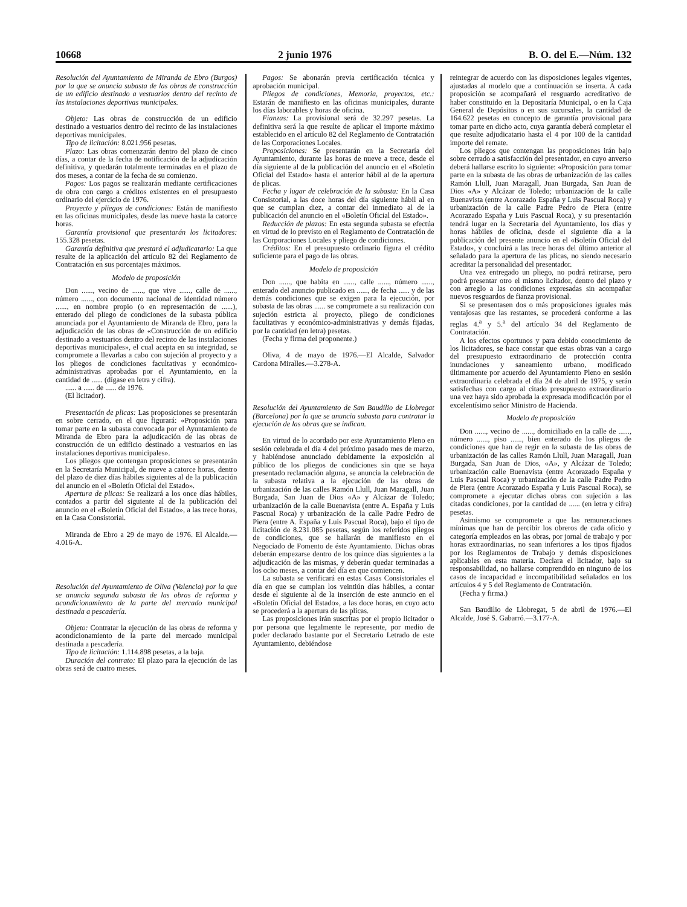10668 2 junio 1976 B. O. del E.—Núm. 132
Resolución del Ayuntamiento de Miranda de Ebro (Burgos) por la que se anuncia subasta de las obras de construcción de un edificio destinado a vestuarios dentro del recinto de las instalaciones deportivas municipales.
Objeto: Las obras de construcción de un edificio destinado a vestuarios dentro del recinto de las instalaciones deportivas municipales.
Tipo de licitación: 8.021.956 pesetas.
Plazo: Las obras comenzarán dentro del plazo de cinco días, a contar de la fecha de notificación de la adjudicación definitiva, y quedarán totalmente terminadas en el plazo de dos meses, a contar de la fecha de su comienzo.
Pagos: Los pagos se realizarán mediante certificaciones de obra con cargo a créditos existentes en el presupuesto ordinario del ejercicio de 1976.
Proyecto y pliegos de condiciones: Están de manifiesto en las oficinas municipales, desde las nueve hasta la catorce horas.
Garantía provisional que presentarán los licitadores: 155.328 pesetas.
Garantía definitiva que prestará el adjudicatario: La que resulte de la aplicación del artículo 82 del Reglamento de Contratación en sus porcentajes máximos.
Modelo de proposición
Don ......, vecino de ......, que vive ......, calle de ......, número ......, con documento nacional de identidad número ......, en nombre propio (o en representación de ......), enterado del pliego de condiciones de la subasta pública anunciada por el Ayuntamiento de Miranda de Ebro, para la adjudicación de las obras de «Construcción de un edificio destinado a vestuarios dentro del recinto de las instalaciones deportivas municipales», el cual acepta en su integridad, se compromete a llevarlas a cabo con sujeción al proyecto y a los pliegos de condiciones facultativas y económico-administrativas aprobadas por el Ayuntamiento, en la cantidad de ...... (dígase en letra y cifra).
...... a ...... de ...... de 1976.
(El licitador).
Presentación de plicas: Las proposiciones se presentarán en sobre cerrado, en el que figurará: «Proposición para tomar parte en la subasta convocada por el Ayuntamiento de Miranda de Ebro para la adjudicación de las obras de construcción de un edificio destinado a vestuarios en las instalaciones deportivas municipales».
Los pliegos que contengan proposiciones se presentarán en la Secretaría Municipal, de nueve a catorce horas, dentro del plazo de diez días hábiles siguientes al de la publicación del anuncio en el «Boletín Oficial del Estado».
Apertura de plicas: Se realizará a los once días hábiles, contados a partir del siguiente al de la publicación del anuncio en el «Boletín Oficial del Estado», a las trece horas, en la Casa Consistorial.
Miranda de Ebro a 29 de mayo de 1976. El Alcalde.—4.016-A.
Resolución del Ayuntamiento de Oliva (Valencia) por la que se anuncia segunda subasta de las obras de reforma y acondicionamiento de la parte del mercado municipal destinada a pescadería.
Objeto: Contratar la ejecución de las obras de reforma y acondicionamiento de la parte del mercado municipal destinada a pescadería.
Tipo de licitación: 1.114.898 pesetas, a la baja.
Duración del contrato: El plazo para la ejecución de las obras será de cuatro meses.
Pagos: Se abonarán previa certificación técnica y aprobación municipal.
Pliegos de condiciones, Memoria, proyectos, etc.: Estarán de manifiesto en las oficinas municipales, durante los días laborables y horas de oficina.
Fianzas: La provisional será de 32.297 pesetas. La definitiva será la que resulte de aplicar el importe máximo establecido en el artículo 82 del Reglamento de Contratación de las Corporaciones Locales.
Proposiciones: Se presentarán en la Secretaría del Ayuntamiento, durante las horas de nueve a trece, desde el día siguiente al de la publicación del anuncio en el «Boletín Oficial del Estado» hasta el anterior hábil al de la apertura de plicas.
Fecha y lugar de celebración de la subasta: En la Casa Consistorial, a las doce horas del día siguiente hábil al en que se cumplan diez, a contar del inmediato al de la publicación del anuncio en el «Boletín Oficial del Estado».
Reducción de plazos: En esta segunda subasta se efectúa en virtud de lo previsto en el Reglamento de Contratación de las Corporaciones Locales y pliego de condiciones.
Créditos: En el presupuesto ordinario figura el crédito suficiente para el pago de las obras.
Modelo de proposición
Don ......, que habita en ......, calle ......, número ......, enterado del anuncio publicado en ......, de fecha ...... y de las demás condiciones que se exigen para la ejecución, por subasta de las obras ...... se compromete a su realización con sujeción estricta al proyecto, pliego de condiciones facultativas y económico-administrativas y demás fijadas, por la cantidad (en letra) pesetas.
(Fecha y firma del proponente.)
Oliva, 4 de mayo de 1976.—El Alcalde, Salvador Cardona Miralles.—3.278-A.
Resolución del Ayuntamiento de San Baudilio de Llobregat (Barcelona) por la que se anuncia subasta para contratar la ejecución de las obras que se indican.
En virtud de lo acordado por este Ayuntamiento Pleno en sesión celebrada el día 4 del próximo pasado mes de marzo, y habiéndose anunciado debidamente la exposición al público de los pliegos de condiciones sin que se haya presentado reclamación alguna, se anuncia la celebración de la subasta relativa a la ejecución de las obras de urbanización de las calles Ramón Llull, Juan Maragall, Juan Burgada, San Juan de Dios «A» y Alcázar de Toledo; urbanización de la calle Buenavista (entre A. España y Luis Pascual Roca) y urbanización de la calle Padre Pedro de Piera (entre A. España y Luis Pascual Roca), bajo el tipo de licitación de 8.231.085 pesetas, según los referidos pliegos de condiciones, que se hallarán de manifiesto en el Negociado de Fomento de éste Ayuntamiento. Dichas obras deberán empezarse dentro de los quince días siguientes a la adjudicación de las mismas, y deberán quedar terminadas a los ocho meses, a contar del día en que comiencen.
La subasta se verificará en estas Casas Consistoriales el día en que se cumplan los veintiún días hábiles, a contar desde el siguiente al de la inserción de este anuncio en el «Boletín Oficial del Estado», a las doce horas, en cuyo acto se procederá a la apertura de las plicas.
Las proposiciones irán suscritas por el propio licitador o por persona que legalmente le represente, por medio de poder declarado bastante por el Secretario Letrado de este Ayuntamiento, debiéndose
reintegrar de acuerdo con las disposiciones legales vigentes, ajustadas al modelo que a continuación se inserta. A cada proposición se acompañará el resguardo acreditativo de haber constituido en la Depositaría Municipal, o en la Caja General de Depósitos o en sus sucursales, la cantidad de 164.622 pesetas en concepto de garantía provisional para tomar parte en dicho acto, cuya garantía deberá completar el que resulte adjudicatario hasta el 4 por 100 de la cantidad importe del remate.
Los pliegos que contengan las proposiciones irán bajo sobre cerrado a satisfacción del presentador, en cuyo anverso deberá hallarse escrito lo siguiente: «Proposición para tomar parte en la subasta de las obras de urbanización de las calles Ramón Llull, Juan Maragall, Juan Burgada, San Juan de Dios «A» y Alcázar de Toledo; urbanización de la calle Buenavista (entre Acorazado España y Luis Pascual Roca) y urbanización de la calle Padre Pedro de Piera (entre Acorazado España y Luis Pascual Roca), y su presentación tendrá lugar en la Secretaría del Ayuntamiento, los días y horas hábiles de oficina, desde el siguiente día a la publicación del presente anuncio en el «Boletín Oficial del Estado», y concluirá a las trece horas del último anterior al señalado para la apertura de las plicas, no siendo necesario acreditar la personalidad del presentador.
Una vez entregado un pliego, no podrá retirarse, pero podrá presentar otro el mismo licitador, dentro del plazo y con arreglo a las condiciones expresadas sin acompañar nuevos resguardos de fianza provisional.
Si se presentasen dos o más proposiciones iguales más ventajosas que las restantes, se procederá conforme a las reglas 4.<sup>a</sup> y 5.<sup>a</sup> del artículo 34 del Reglamento de Contratación.
A los efectos oportunos y para debido conocimiento de los licitadores, se hace constar que estas obras van a cargo del presupuesto extraordinario de protección contra inundaciones y saneamiento urbano, modificado últimamente por acuerdo del Ayuntamiento Pleno en sesión extraordinaria celebrada el día 24 de abril de 1975, y serán satisfechas con cargo al citado presupuesto extraordinario una vez haya sido aprobada la expresada modificación por el excelentísimo señor Ministro de Hacienda.
Modelo de proposición
Don ......, vecino de ......, domiciliado en la calle de ......, número ......, piso ......, bien enterado de los pliegos de condiciones que han de regir en la subasta de las obras de urbanización de las calles Ramón Llull, Juan Maragall, Juan Burgada, San Juan de Dios, «A», y Alcázar de Toledo; urbanización calle Buenavista (entre Acorazado España y Luis Pascual Roca) y urbanización de la calle Padre Pedro de Piera (entre Acorazado España y Luis Pascual Roca), se compromete a ejecutar dichas obras con sujeción a las citadas condiciones, por la cantidad de ...... (en letra y cifra) pesetas.
Asimismo se compromete a que las remuneraciones mínimas que han de percibir los obreros de cada oficio y categoría empleados en las obras, por jornal de trabajo y por horas extraordinarias, no sean inferiores a los tipos fijados por los Reglamentos de Trabajo y demás disposiciones aplicables en esta materia. Declara el licitador, bajo su responsabilidad, no hallarse comprendido en ninguno de los casos de incapacidad e incompatibilidad señalados en los artículos 4 y 5 del Reglamento de Contratación.
(Fecha y firma.)
San Baudilio de Llobregat, 5 de abril de 1976.—El Alcalde, José S. Gabarró.—3.177-A.